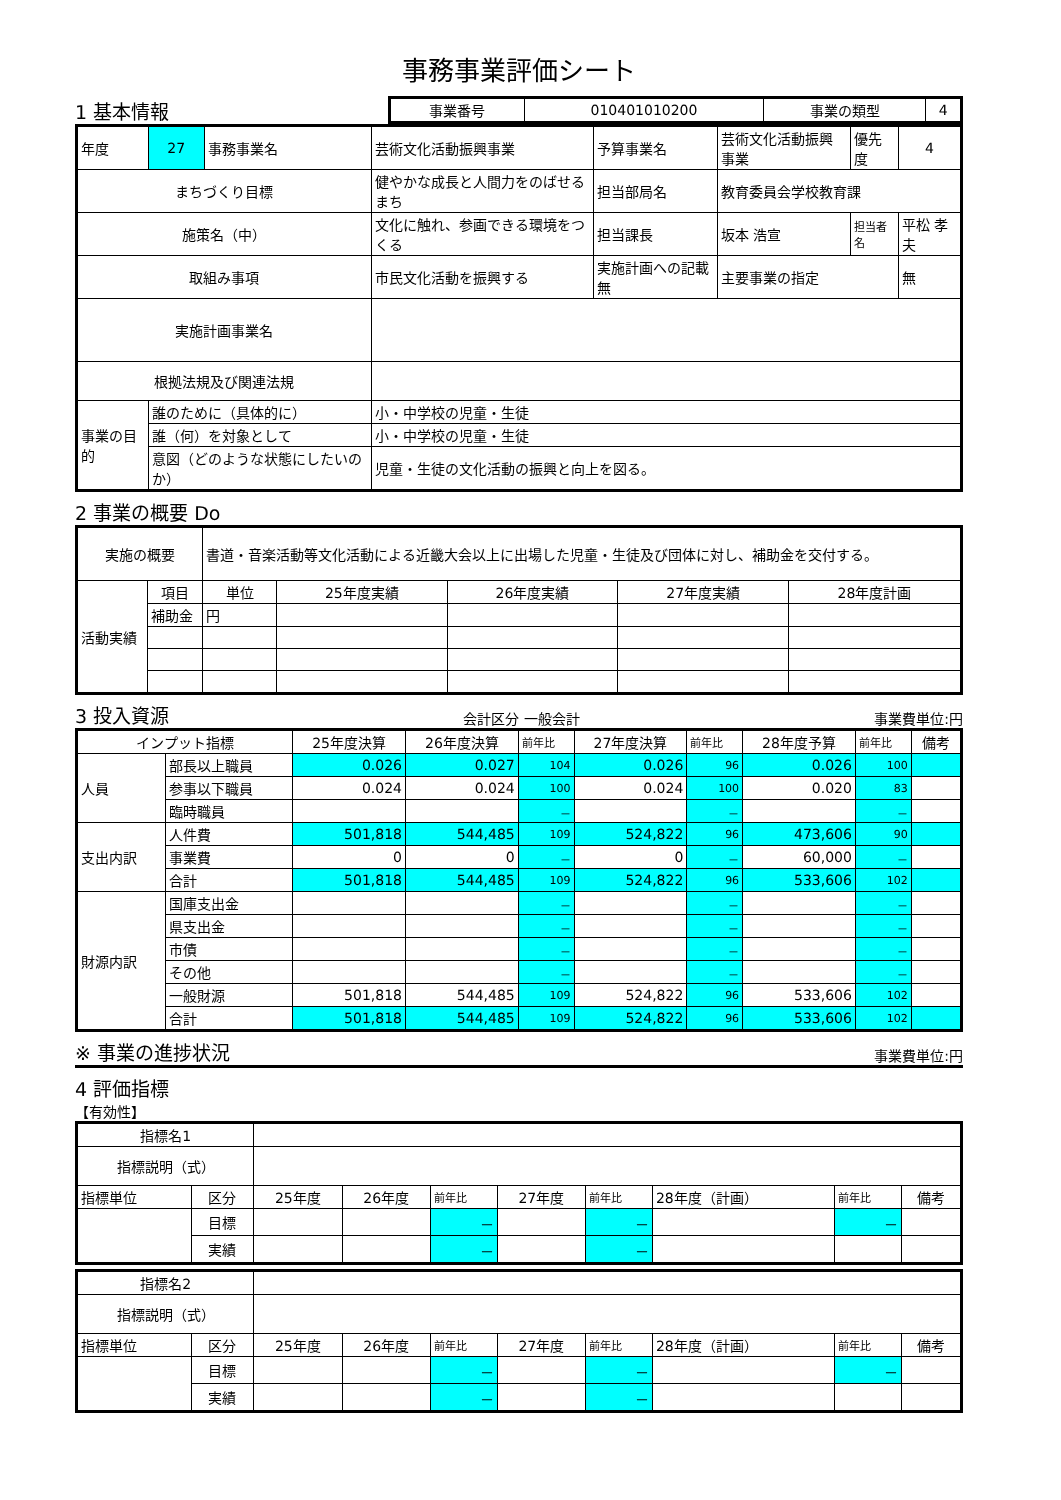事務事業評価シート
1 基本情報
| 事業番号 | 010401010200 | 事業の類型 | 4 |
| 年度 | 27 | 事務事業名 | 芸術文化活動振興事業 | 予算事業名 | 芸術文化活動振興事業 | 優先度 | 4 |
| まちづくり目標 | | | 健やかな成長と人間力をのばせるまち | 担当部局名 | 教育委員会学校教育課 | | |
| 施策名（中） | | | 文化に触れ、参画できる環境をつくる | 担当課長 | 坂本 浩宣 | 担当者名 | 平松 孝夫 |
| 取組み事項 | | | 市民文化活動を振興する | 実施計画への記載 無 | 主要事業の指定 | | 無 |
| 実施計画事業名 | | | | | | | |
| 根拠法規及び関連法規 | | | | | | | |
| 事業の目的 | 誰のために（具体的に） | | 小・中学校の児童・生徒 | | | | |
| | 誰（何）を対象として | | 小・中学校の児童・生徒 | | | | |
| | 意図（どのような状態にしたいのか） | | 児童・生徒の文化活動の振興と向上を図る。 | | | | |
2 事業の概要 Do
| 実施の概要 | | 書道・音楽活動等文化活動による近畿大会以上に出場した児童・生徒及び団体に対し、補助金を交付する。 | | | | |
| 活動実績 | 項目 | 単位 | 25年度実績 | 26年度実績 | 27年度実績 | 28年度計画 |
| | 補助金 | 円 | | | | |
3 投入資源
会計区分 一般会計 事業費単位:円
| インプット指標 | | 25年度決算 | 26年度決算 | 前年比 | 27年度決算 | 前年比 | 28年度予算 | 前年比 | 備考 |
| 人員 | 部長以上職員 | 0.026 | 0.027 | 104 | 0.026 | 96 | 0.026 | 100 | |
| | 参事以下職員 | 0.024 | 0.024 | 100 | 0.024 | 100 | 0.020 | 83 | |
| | 臨時職員 | | | － | | － | | － | |
| 支出内訳 | 人件費 | 501,818 | 544,485 | 109 | 524,822 | 96 | 473,606 | 90 | |
| | 事業費 | 0 | 0 | － | 0 | － | 60,000 | － | |
| | 合計 | 501,818 | 544,485 | 109 | 524,822 | 96 | 533,606 | 102 | |
| 財源内訳 | 国庫支出金 | | | － | | － | | － | |
| | 県支出金 | | | － | | － | | － | |
| | 市債 | | | － | | － | | － | |
| | その他 | | | － | | － | | － | |
| | 一般財源 | 501,818 | 544,485 | 109 | 524,822 | 96 | 533,606 | 102 | |
| | 合計 | 501,818 | 544,485 | 109 | 524,822 | 96 | 533,606 | 102 | |
※ 事業の進捗状況
事業費単位:円
4 評価指標
【有効性】
| 指標名1 | | | | | | | | | |
| 指標説明（式） | | | | | | | | | |
| 指標単位 | 区分 | 25年度 | 26年度 | 前年比 | 27年度 | 前年比 | 28年度（計画） | 前年比 | 備考 |
| | 目標 | | | － | | － | | － | |
| | 実績 | | | － | | － | | | |
| 指標名2 | | | | | | | | | |
| 指標説明（式） | | | | | | | | | |
| 指標単位 | 区分 | 25年度 | 26年度 | 前年比 | 27年度 | 前年比 | 28年度（計画） | 前年比 | 備考 |
| | 目標 | | | － | | － | | － | |
| | 実績 | | | － | | － | | | |